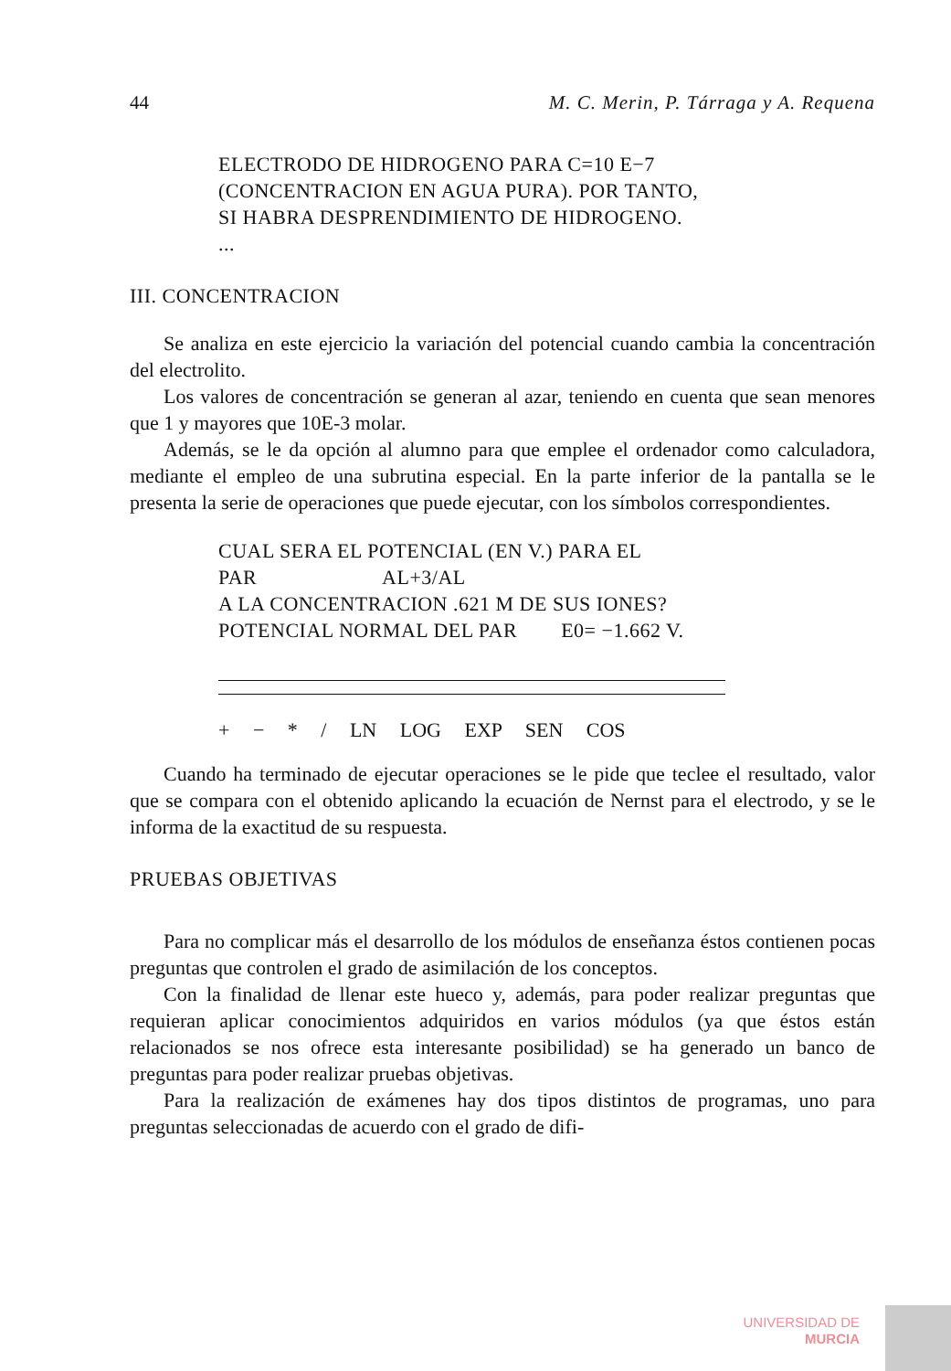44 M. C. Merin, P. Tárraga y A. Requena
ELECTRODO DE HIDROGENO PARA C=10 E−7
(CONCENTRACION EN AGUA PURA). POR TANTO,
SI HABRA DESPRENDIMIENTO DE HIDROGENO.
...
III. CONCENTRACION
Se analiza en este ejercicio la variación del potencial cuando cambia la concentración del electrolito.
Los valores de concentración se generan al azar, teniendo en cuenta que sean menores que 1 y mayores que 10E-3 molar.
Además, se le da opción al alumno para que emplee el ordenador como calculadora, mediante el empleo de una subrutina especial. En la parte inferior de la pantalla se le presenta la serie de operaciones que puede ejecutar, con los símbolos correspondientes.
CUAL SERA EL POTENCIAL (EN V.) PARA EL
PAR AL+3/AL
A LA CONCENTRACION .621 M DE SUS IONES?
POTENCIAL NORMAL DEL PAR E0= −1.662 V.
+ − * / LN LOG EXP SEN COS
Cuando ha terminado de ejecutar operaciones se le pide que teclee el resultado, valor que se compara con el obtenido aplicando la ecuación de Nernst para el electrodo, y se le informa de la exactitud de su respuesta.
PRUEBAS OBJETIVAS
Para no complicar más el desarrollo de los módulos de enseñanza éstos contienen pocas preguntas que controlen el grado de asimilación de los conceptos.
Con la finalidad de llenar este hueco y, además, para poder realizar preguntas que requieran aplicar conocimientos adquiridos en varios módulos (ya que éstos están relacionados se nos ofrece esta interesante posibilidad) se ha generado un banco de preguntas para poder realizar pruebas objetivas.
Para la realización de exámenes hay dos tipos distintos de programas, uno para preguntas seleccionadas de acuerdo con el grado de difi-
UNIVERSIDAD DE
MURCIA